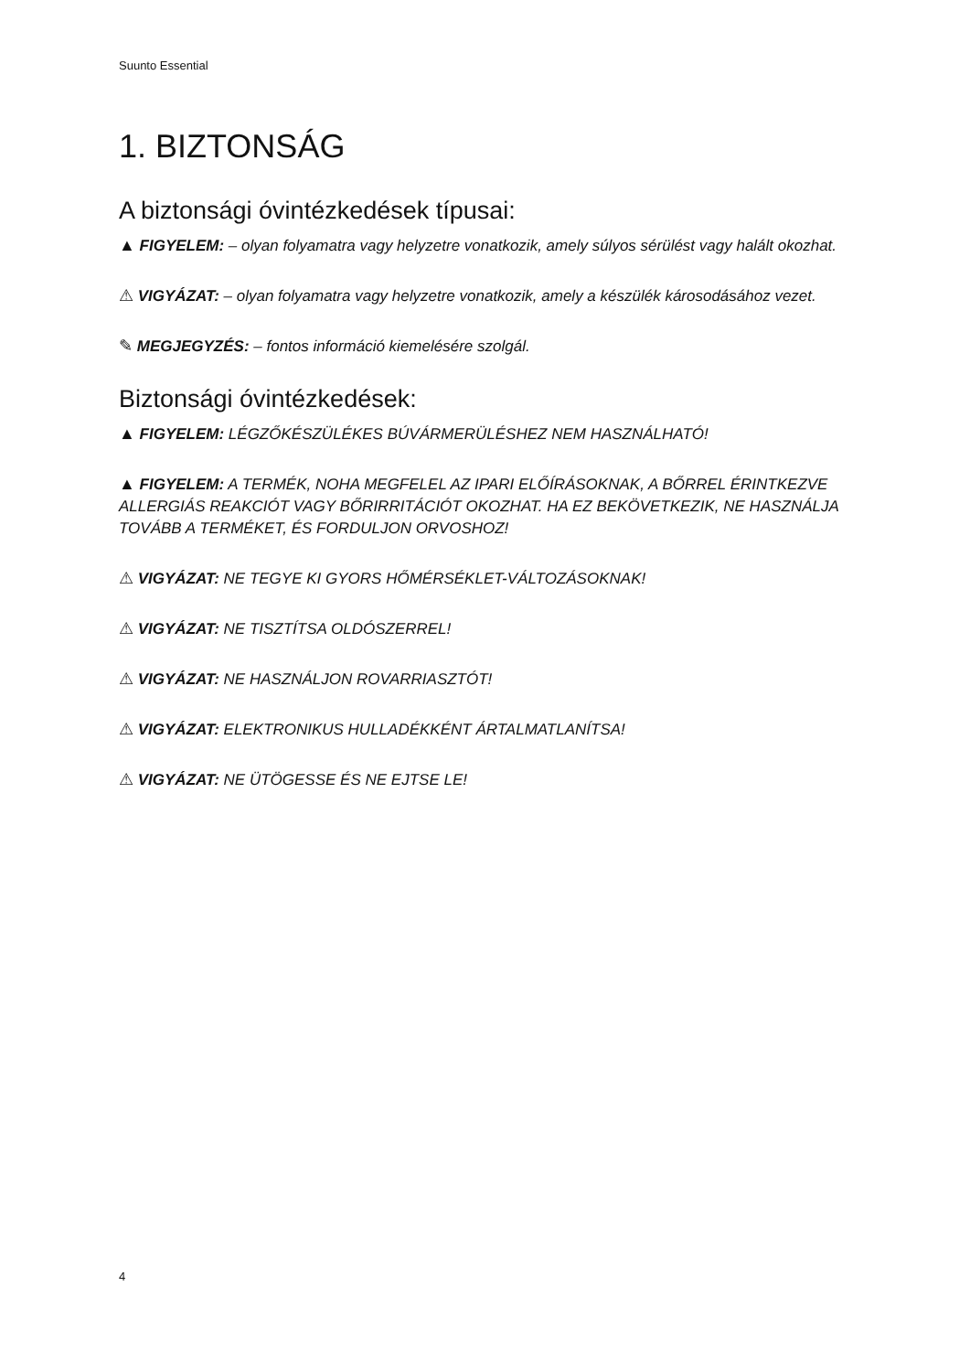Suunto Essential
1. BIZTONSÁG
A biztonsági óvintézkedések típusai:
▲ FIGYELEM: – olyan folyamatra vagy helyzetre vonatkozik, amely súlyos sérülést vagy halált okozhat.
⚠ VIGYÁZAT: – olyan folyamatra vagy helyzetre vonatkozik, amely a készülék károsodásához vezet.
✎ MEGJEGYZÉS: – fontos információ kiemelésére szolgál.
Biztonsági óvintézkedések:
▲ FIGYELEM: LÉGZŐKÉSZÜLÉKES BÚVÁRMERÜLÉSHEZ NEM HASZNÁLHATÓ!
▲ FIGYELEM: A TERMÉK, NOHA MEGFELEL AZ IPARI ELŐÍRÁSOKNAK, A BŐRREL ÉRINTKEZVE ALLERGIÁS REAKCIÓT VAGY BŐRIRRITÁCIÓT OKOZHAT. HA EZ BEKÖVETKEZIK, NE HASZNÁLJA TOVÁBB A TERMÉKET, ÉS FORDULJON ORVOSHOZ!
⚠ VIGYÁZAT: NE TEGYE KI GYORS HŐMÉRSÉKLET-VÁLTOZÁSOKNAK!
⚠ VIGYÁZAT: NE TISZTÍTSA OLDÓSZERREL!
⚠ VIGYÁZAT: NE HASZNÁLJON ROVARRIASZTÓT!
⚠ VIGYÁZAT: ELEKTRONIKUS HULLADÉKKÉNT ÁRTALMATLANÍTSA!
⚠ VIGYÁZAT: NE ÜTÖGESSE ÉS NE EJTSE LE!
4